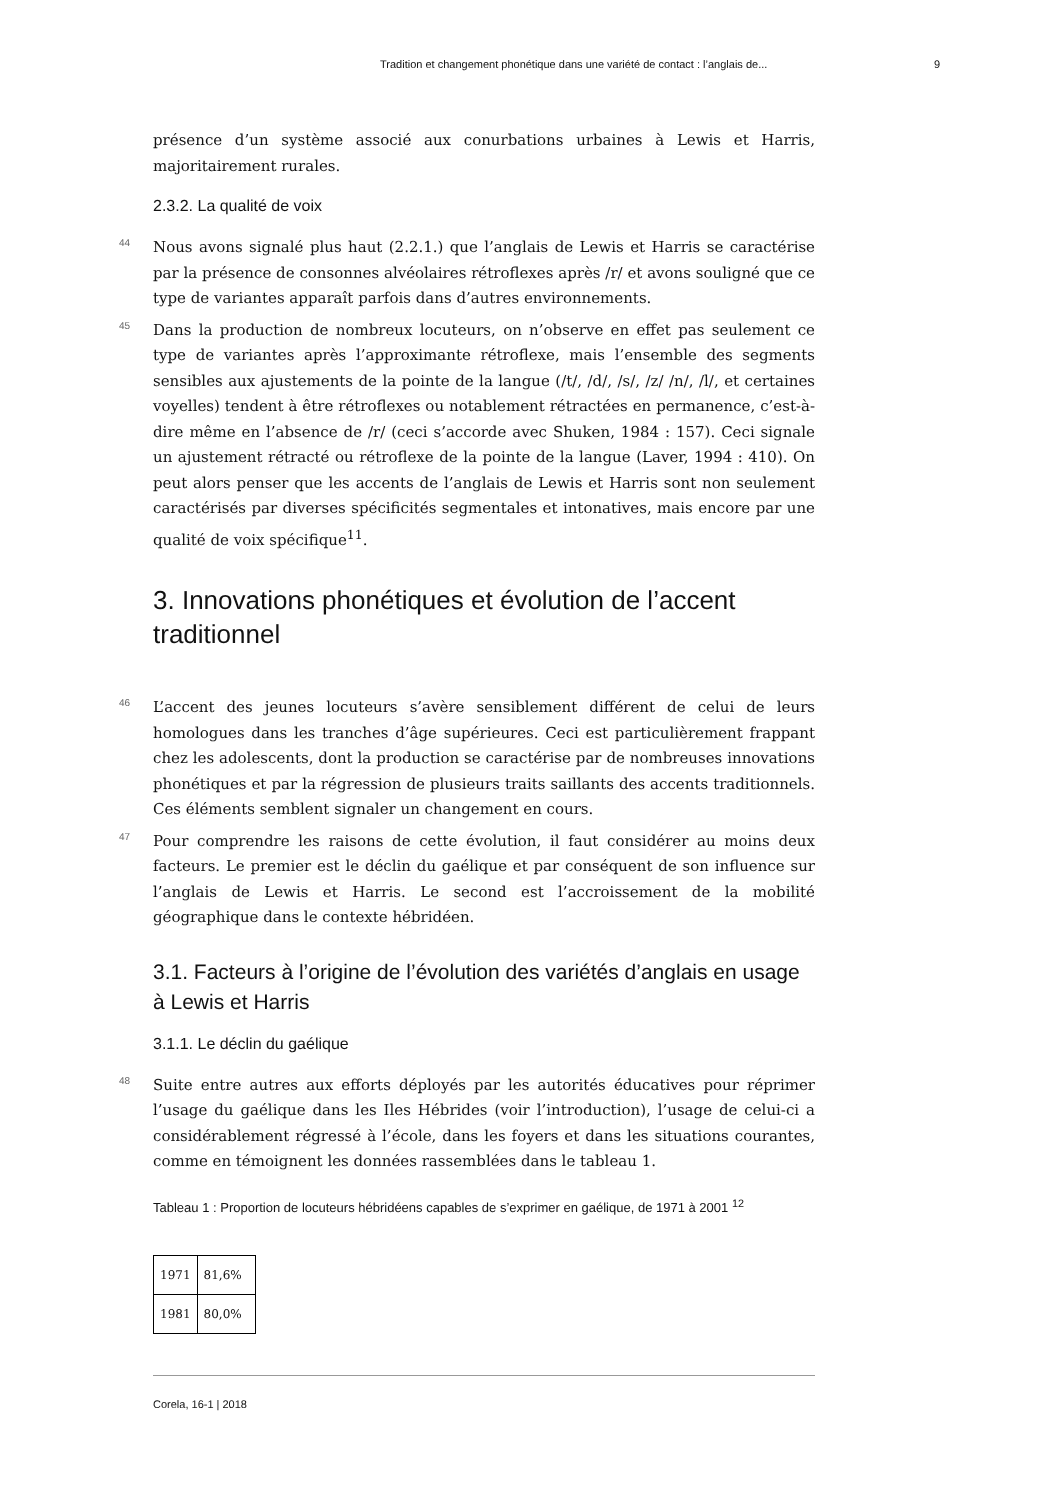Tradition et changement phonétique dans une variété de contact : l’anglais de... 9
présence d’un système associé aux conurbations urbaines à Lewis et Harris, majoritairement rurales.
2.3.2. La qualité de voix
44 Nous avons signalé plus haut (2.2.1.) que l’anglais de Lewis et Harris se caractérise par la présence de consonnes alvéolaires rétroflexes après /r/ et avons souligné que ce type de variantes apparaît parfois dans d’autres environnements.
45 Dans la production de nombreux locuteurs, on n’observe en effet pas seulement ce type de variantes après l’approximante rétroflexe, mais l’ensemble des segments sensibles aux ajustements de la pointe de la langue (/t/, /d/, /s/, /z/ /n/, /l/, et certaines voyelles) tendent à être rétroflexes ou notablement rétractées en permanence, c’est-à-dire même en l’absence de /r/ (ceci s’accorde avec Shuken, 1984 : 157). Ceci signale un ajustement rétracté ou rétroflexe de la pointe de la langue (Laver, 1994 : 410). On peut alors penser que les accents de l’anglais de Lewis et Harris sont non seulement caractérisés par diverses spécificités segmentales et intonatives, mais encore par une qualité de voix spécifique<sup>11</sup>.
3. Innovations phonétiques et évolution de l’accent traditionnel
46 L’accent des jeunes locuteurs s’avère sensiblement différent de celui de leurs homologues dans les tranches d’âge supérieures. Ceci est particulièrement frappant chez les adolescents, dont la production se caractérise par de nombreuses innovations phonétiques et par la régression de plusieurs traits saillants des accents traditionnels. Ces éléments semblent signaler un changement en cours.
47 Pour comprendre les raisons de cette évolution, il faut considérer au moins deux facteurs. Le premier est le déclin du gaélique et par conséquent de son influence sur l’anglais de Lewis et Harris. Le second est l’accroissement de la mobilité géographique dans le contexte hébridéen.
3.1. Facteurs à l’origine de l’évolution des variétés d’anglais en usage à Lewis et Harris
3.1.1. Le déclin du gaélique
48 Suite entre autres aux efforts déployés par les autorités éducatives pour réprimer l’usage du gaélique dans les Iles Hébrides (voir l’introduction), l’usage de celui-ci a considérablement régressé à l’école, dans les foyers et dans les situations courantes, comme en témoignent les données rassemblées dans le tableau 1.
Tableau 1 : Proportion de locuteurs hébridéens capables de s’exprimer en gaélique, de 1971 à 2001 <sup>12</sup>
| 1971 | 81,6% |
| 1981 | 80,0% |
Corela, 16-1 | 2018